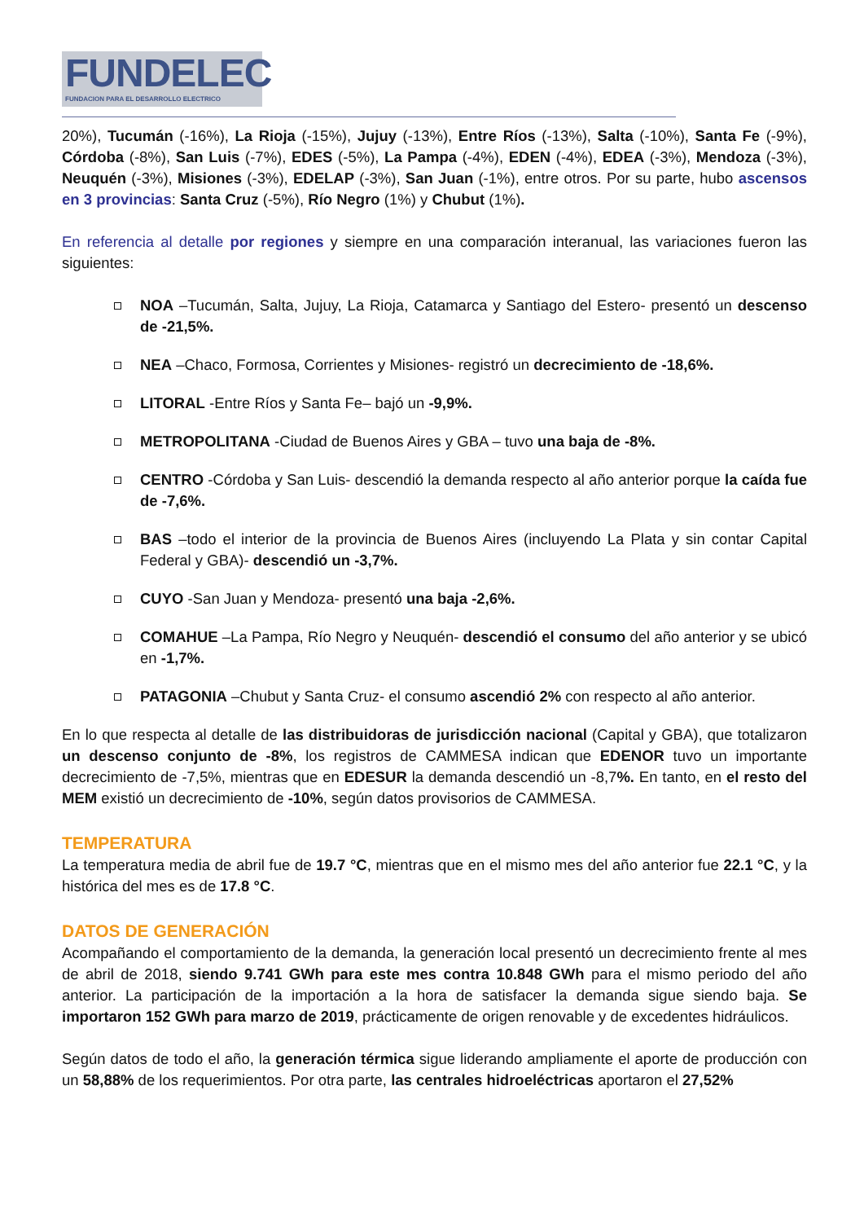FUNDELEC
FUNDACION PARA EL DESARROLLO ELECTRICO
20%), Tucumán (-16%), La Rioja (-15%), Jujuy (-13%), Entre Ríos (-13%), Salta (-10%), Santa Fe (-9%), Córdoba (-8%), San Luis (-7%), EDES (-5%), La Pampa (-4%), EDEN (-4%), EDEA (-3%), Mendoza (-3%), Neuquén (-3%), Misiones (-3%), EDELAP (-3%), San Juan (-1%), entre otros. Por su parte, hubo ascensos en 3 provincias: Santa Cruz (-5%), Río Negro (1%) y Chubut (1%).
En referencia al detalle por regiones y siempre en una comparación interanual, las variaciones fueron las siguientes:
NOA –Tucumán, Salta, Jujuy, La Rioja, Catamarca y Santiago del Estero- presentó un descenso de -21,5%.
NEA –Chaco, Formosa, Corrientes y Misiones- registró un decrecimiento de -18,6%.
LITORAL -Entre Ríos y Santa Fe– bajó un -9,9%.
METROPOLITANA -Ciudad de Buenos Aires y GBA – tuvo una baja de -8%.
CENTRO -Córdoba y San Luis- descendió la demanda respecto al año anterior porque la caída fue de -7,6%.
BAS –todo el interior de la provincia de Buenos Aires (incluyendo La Plata y sin contar Capital Federal y GBA)- descendió un -3,7%.
CUYO -San Juan y Mendoza- presentó una baja -2,6%.
COMAHUE –La Pampa, Río Negro y Neuquén- descendió el consumo del año anterior y se ubicó en -1,7%.
PATAGONIA –Chubut y Santa Cruz- el consumo ascendió 2% con respecto al año anterior.
En lo que respecta al detalle de las distribuidoras de jurisdicción nacional (Capital y GBA), que totalizaron un descenso conjunto de -8%, los registros de CAMMESA indican que EDENOR tuvo un importante decrecimiento de -7,5%, mientras que en EDESUR la demanda descendió un -8,7%. En tanto, en el resto del MEM existió un decrecimiento de -10%, según datos provisorios de CAMMESA.
TEMPERATURA
La temperatura media de abril fue de 19.7 °C, mientras que en el mismo mes del año anterior fue 22.1 °C, y la histórica del mes es de 17.8 °C.
DATOS DE GENERACIÓN
Acompañando el comportamiento de la demanda, la generación local presentó un decrecimiento frente al mes de abril de 2018, siendo 9.741 GWh para este mes contra 10.848 GWh para el mismo periodo del año anterior. La participación de la importación a la hora de satisfacer la demanda sigue siendo baja. Se importaron 152 GWh para marzo de 2019, prácticamente de origen renovable y de excedentes hidráulicos.
Según datos de todo el año, la generación térmica sigue liderando ampliamente el aporte de producción con un 58,88% de los requerimientos. Por otra parte, las centrales hidroeléctricas aportaron el 27,52%